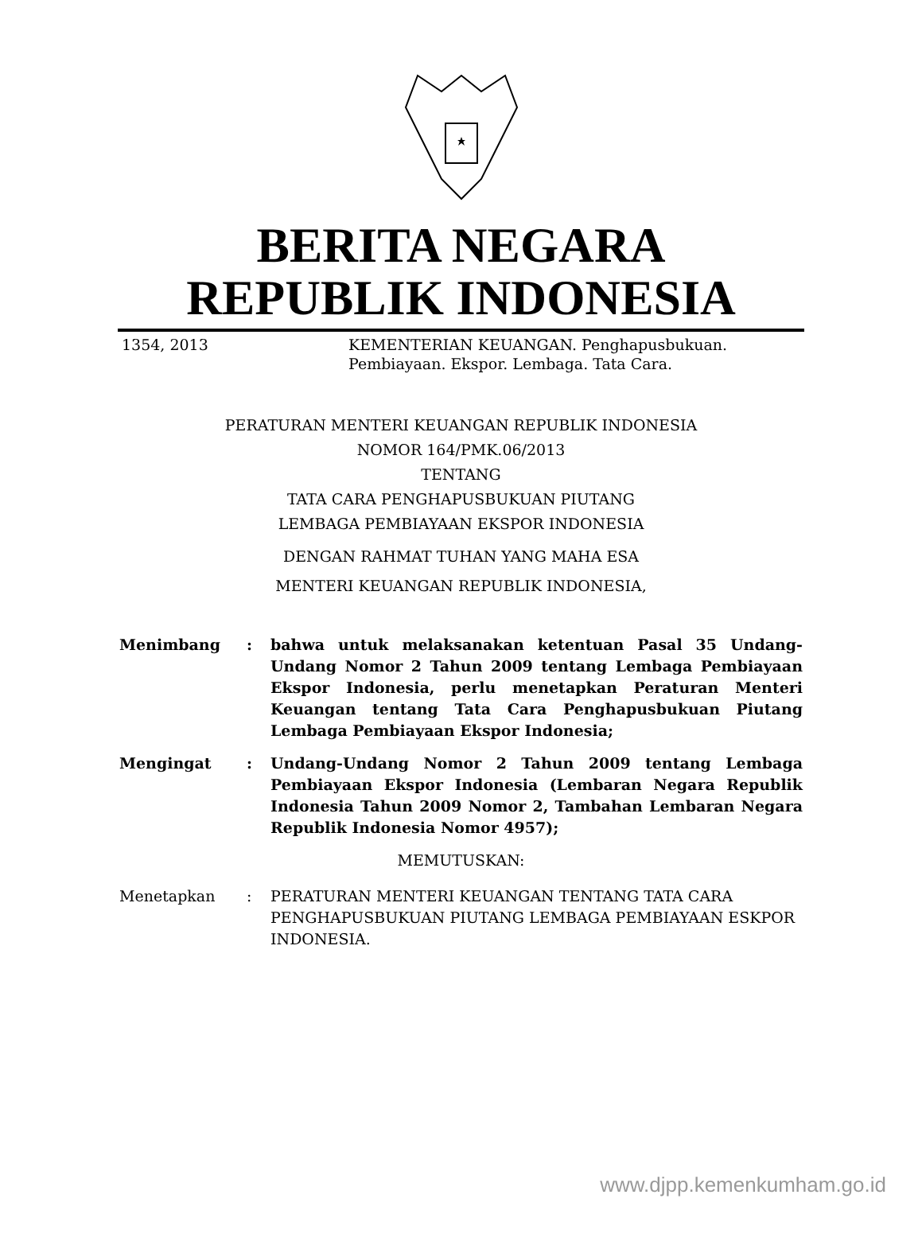BERITA NEGARA
REPUBLIK INDONESIA
1354, 2013 KEMENTERIAN KEUANGAN. Penghapusbukuan.
Pembiayaan. Ekspor. Lembaga. Tata Cara.
PERATURAN MENTERI KEUANGAN REPUBLIK INDONESIA
NOMOR 164/PMK.06/2013
TENTANG
TATA CARA PENGHAPUSBUKUAN PIUTANG
LEMBAGA PEMBIAYAAN EKSPOR INDONESIA
DENGAN RAHMAT TUHAN YANG MAHA ESA
MENTERI KEUANGAN REPUBLIK INDONESIA,
| Menimbang | : | bahwa untuk melaksanakan ketentuan Pasal 35 Undang-Undang Nomor 2 Tahun 2009 tentang Lembaga Pembiayaan Ekspor Indonesia, perlu menetapkan Peraturan Menteri Keuangan tentang Tata Cara Penghapusbukuan Piutang Lembaga Pembiayaan Ekspor Indonesia; |
| Mengingat | : | Undang-Undang Nomor 2 Tahun 2009 tentang Lembaga Pembiayaan Ekspor Indonesia (Lembaran Negara Republik Indonesia Tahun 2009 Nomor 2, Tambahan Lembaran Negara Republik Indonesia Nomor 4957); |
| MEMUTUSKAN: | | |
| Menetapkan | : | PERATURAN MENTERI KEUANGAN TENTANG TATA CARA PENGHAPUSBUKUAN PIUTANG LEMBAGA PEMBIAYAAN ESKPOR INDONESIA. |
www.djpp.kemenkumham.go.id